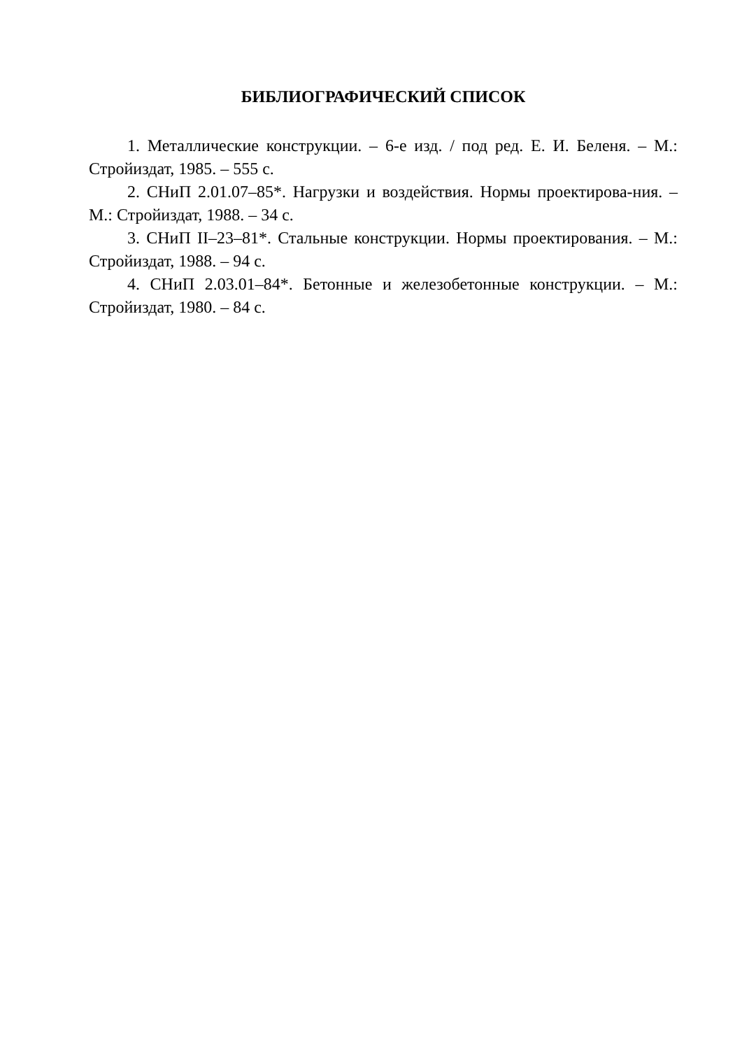БИБЛИОГРАФИЧЕСКИЙ СПИСОК
1. Металлические конструкции. – 6-е изд. / под ред. Е. И. Беленя. – М.: Стройиздат, 1985. – 555 с.
2. СНиП 2.01.07–85*. Нагрузки и воздействия. Нормы проектирова-ния. – М.: Стройиздат, 1988. – 34 с.
3. СНиП II–23–81*. Стальные конструкции. Нормы проектирования. – М.: Стройиздат, 1988. – 94 с.
4. СНиП 2.03.01–84*. Бетонные и железобетонные конструкции. – М.: Стройиздат, 1980. – 84 с.